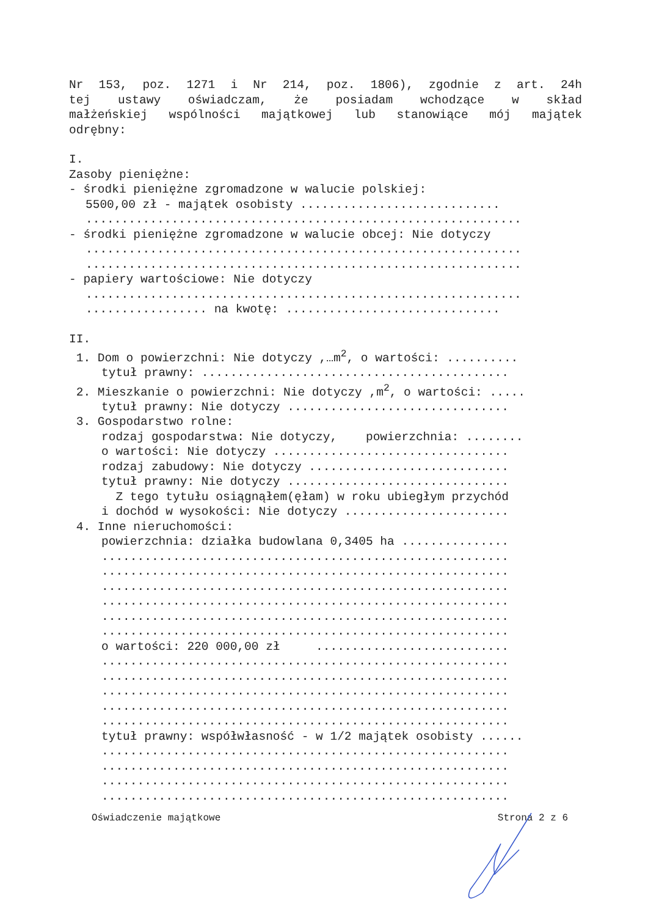Nr 153, poz. 1271 i Nr 214, poz. 1806), zgodnie z art. 24h
tej ustawy oświadczam, że posiadam wchodzące w skład
małżeńskiej wspólności majątkowej lub stanowiące mój majątek
odrębny:
I.
Zasoby pieniężne:
- środki pieniężne zgromadzone w walucie polskiej:
5500,00 zł - majątek osobisty ............................
.............................................................
- środki pieniężne zgromadzone w walucie obcej: Nie dotyczy
.............................................................
.............................................................
- papiery wartościowe: Nie dotyczy
.............................................................
................. na kwotę: ..............................
II.
1. Dom o powierzchni: Nie dotyczy ,…m<sup>2</sup>, o wartości: ..........
tytuł prawny: ...........................................
2. Mieszkanie o powierzchni: Nie dotyczy ,m<sup>2</sup>, o wartości: .....
tytuł prawny: Nie dotyczy ...............................
3. Gospodarstwo rolne:
rodzaj gospodarstwa: Nie dotyczy, powierzchnia: ........
o wartości: Nie dotyczy .................................
rodzaj zabudowy: Nie dotyczy ............................
tytuł prawny: Nie dotyczy ...............................
Z tego tytułu osiągnąłem(ęłam) w roku ubiegłym przychód
i dochód w wysokości: Nie dotyczy .......................
4. Inne nieruchomości:
powierzchnia: działka budowlana 0,3405 ha ...............
.........................................................
.........................................................
.........................................................
.........................................................
.........................................................
.........................................................
o wartości: 220 000,00 zł ...........................
.........................................................
.........................................................
.........................................................
.........................................................
.........................................................
tytuł prawny: współwłasność - w 1/2 majątek osobisty ......
.........................................................
.........................................................
.........................................................
.........................................................
Oświadczenie majątkowe Strona 2 z 6